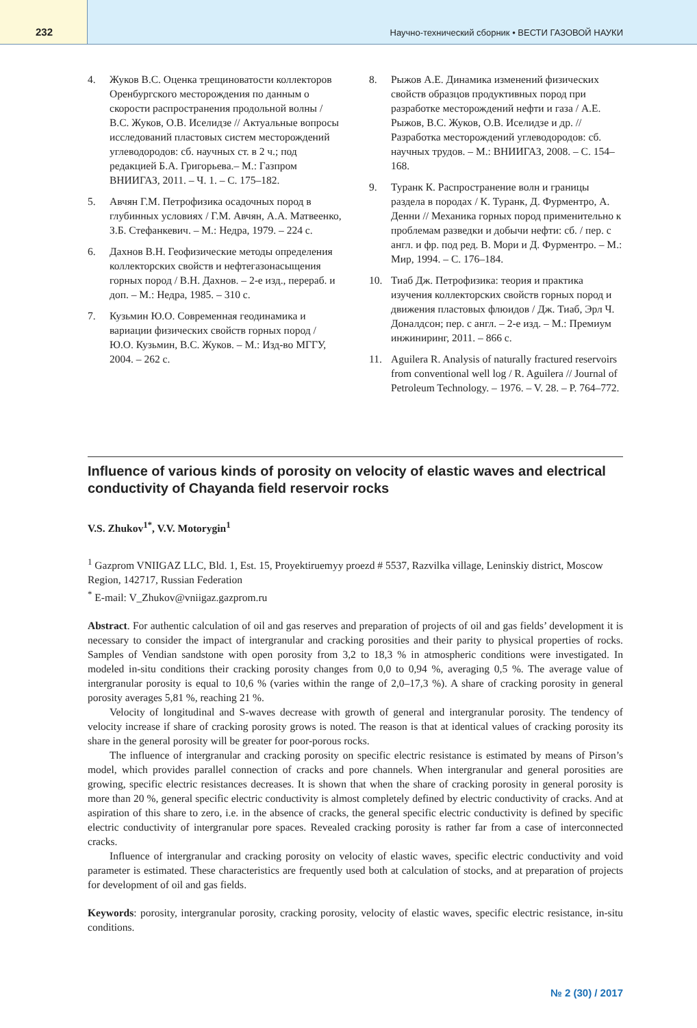232
Научно-технический сборник • ВЕСТИ ГАЗОВОЙ НАУКИ
4. Жуков В.С. Оценка трещиноватости коллекторов Оренбургского месторождения по данным о скорости распространения продольной волны / В.С. Жуков, О.В. Иселидзе // Актуальные вопросы исследований пластовых систем месторождений углеводородов: сб. научных ст. в 2 ч.; под редакцией Б.А. Григорьева.– М.: Газпром ВНИИГАЗ, 2011. – Ч. 1. – С. 175–182.
5. Авчян Г.М. Петрофизика осадочных пород в глубинных условиях / Г.М. Авчян, А.А. Матвеенко, З.Б. Стефанкевич. – М.: Недра, 1979. – 224 с.
6. Дахнов В.Н. Геофизические методы определения коллекторских свойств и нефтегазонасыщения горных пород / В.Н. Дахнов. – 2-е изд., перераб. и доп. – М.: Недра, 1985. – 310 с.
7. Кузьмин Ю.О. Современная геодинамика и вариации физических свойств горных пород / Ю.О. Кузьмин, В.С. Жуков. – М.: Изд-во МГГУ, 2004. – 262 с.
8. Рыжов А.Е. Динамика изменений физических свойств образцов продуктивных пород при разработке месторождений нефти и газа / А.Е. Рыжов, В.С. Жуков, О.В. Иселидзе и др. // Разработка месторождений углеводородов: сб. научных трудов. – М.: ВНИИГАЗ, 2008. – С. 154–168.
9. Туранк К. Распространение волн и границы раздела в породах / К. Туранк, Д. Фурментро, А. Денни // Механика горных пород применительно к проблемам разведки и добычи нефти: сб. / пер. с англ. и фр. под ред. В. Мори и Д. Фурментро. – М.: Мир, 1994. – С. 176–184.
10. Тиаб Дж. Петрофизика: теория и практика изучения коллекторских свойств горных пород и движения пластовых флюидов / Дж. Тиаб, Эрл Ч. Доналдсон; пер. с англ. – 2-е изд. – М.: Премиум инжиниринг, 2011. – 866 с.
11. Aguilera R. Analysis of naturally fractured reservoirs from conventional well log / R. Aguilera // Journal of Petroleum Technology. – 1976. – V. 28. – P. 764–772.
Influence of various kinds of porosity on velocity of elastic waves and electrical conductivity of Chayanda field reservoir rocks
V.S. Zhukov<sup>1*</sup>, V.V. Motorygin<sup>1</sup>
<sup>1</sup> Gazprom VNIIGAZ LLC, Bld. 1, Est. 15, Proyektiruemyy proezd # 5537, Razvilka village, Leninskiy district, Moscow Region, 142717, Russian Federation
<sup>*</sup> E-mail: V_Zhukov@vniigaz.gazprom.ru
Abstract. For authentic calculation of oil and gas reserves and preparation of projects of oil and gas fields’ development it is necessary to consider the impact of intergranular and cracking porosities and their parity to physical properties of rocks. Samples of Vendian sandstone with open porosity from 3,2 to 18,3 % in atmospheric conditions were investigated. In modeled in-situ conditions their cracking porosity changes from 0,0 to 0,94 %, averaging 0,5 %. The average value of intergranular porosity is equal to 10,6 % (varies within the range of 2,0–17,3 %). A share of cracking porosity in general porosity averages 5,81 %, reaching 21 %.
Velocity of longitudinal and S-waves decrease with growth of general and intergranular porosity. The tendency of velocity increase if share of cracking porosity grows is noted. The reason is that at identical values of cracking porosity its share in the general porosity will be greater for poor-porous rocks.
The influence of intergranular and cracking porosity on specific electric resistance is estimated by means of Pirson’s model, which provides parallel connection of cracks and pore channels. When intergranular and general porosities are growing, specific electric resistances decreases. It is shown that when the share of cracking porosity in general porosity is more than 20 %, general specific electric conductivity is almost completely defined by electric conductivity of cracks. And at aspiration of this share to zero, i.e. in the absence of cracks, the general specific electric conductivity is defined by specific electric conductivity of intergranular pore spaces. Revealed cracking porosity is rather far from a case of interconnected cracks.
Influence of intergranular and cracking porosity on velocity of elastic waves, specific electric conductivity and void parameter is estimated. These characteristics are frequently used both at calculation of stocks, and at preparation of projects for development of oil and gas fields.
Keywords: porosity, intergranular porosity, cracking porosity, velocity of elastic waves, specific electric resistance, in-situ conditions.
№ 2 (30) / 2017